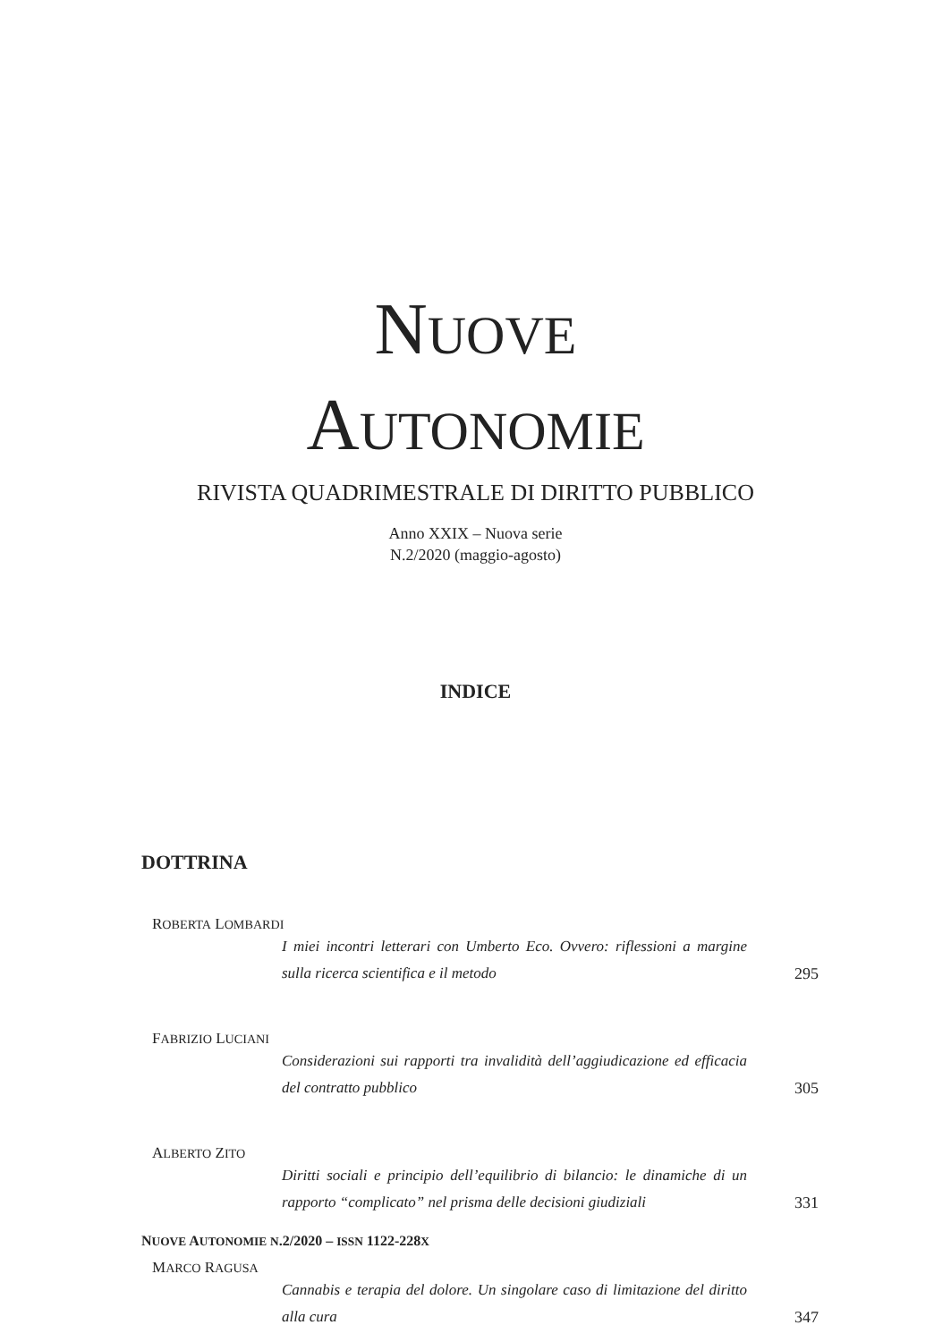NUOVE
AUTONOMIE
RIVISTA QUADRIMESTRALE DI DIRITTO PUBBLICO
Anno XXIX – Nuova serie
N.2/2020 (maggio-agosto)
INDICE
DOTTRINA
ROBERTA LOMBARDI
I miei incontri letterari con Umberto Eco. Ovvero: riflessioni a margine sulla ricerca scientifica e il metodo 295
FABRIZIO LUCIANI
Considerazioni sui rapporti tra invalidità dell’aggiudicazione ed efficacia del contratto pubblico 305
ALBERTO ZITO
Diritti sociali e principio dell’equilibrio di bilancio: le dinamiche di un rapporto “complicato” nel prisma delle decisioni giudiziali 331
MARCO RAGUSA
Cannabis e terapia del dolore. Un singolare caso di limitazione del diritto alla cura 347
NUOVE AUTONOMIE N.2/2020 – ISSN 1122-228X